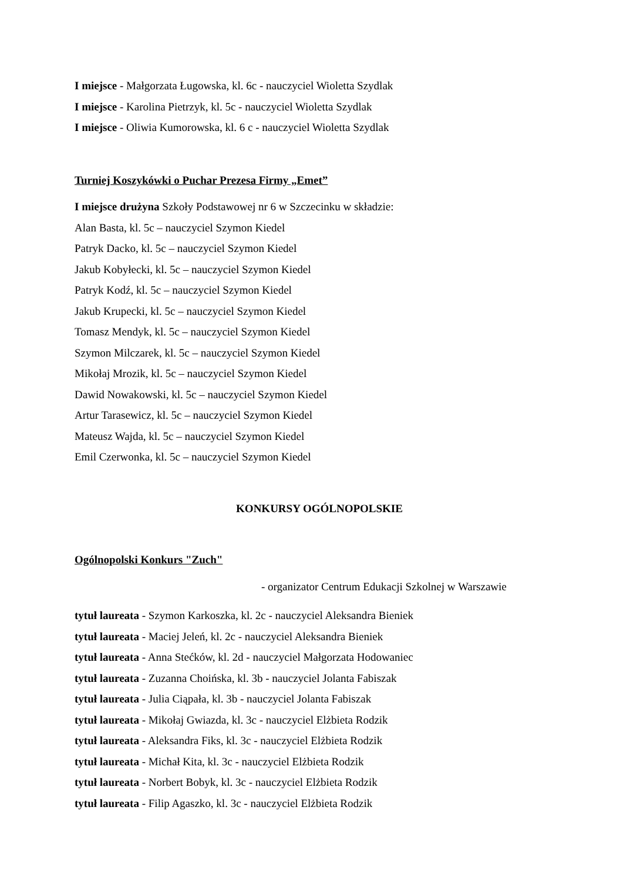I miejsce - Małgorzata Ługowska, kl. 6c - nauczyciel Wioletta Szydlak
I miejsce - Karolina Pietrzyk, kl. 5c - nauczyciel Wioletta Szydlak
I miejsce - Oliwia Kumorowska, kl. 6 c - nauczyciel Wioletta Szydlak
Turniej Koszykówki o Puchar Prezesa Firmy „Emet”
I miejsce drużyna Szkoły Podstawowej nr 6 w Szczecinku w składzie:
Alan Basta, kl. 5c – nauczyciel Szymon Kiedel
Patryk Dacko, kl. 5c – nauczyciel Szymon Kiedel
Jakub Kobyłecki, kl. 5c – nauczyciel Szymon Kiedel
Patryk Kodź, kl. 5c – nauczyciel Szymon Kiedel
Jakub Krupecki, kl. 5c – nauczyciel Szymon Kiedel
Tomasz Mendyk, kl. 5c – nauczyciel Szymon Kiedel
Szymon Milczarek, kl. 5c – nauczyciel Szymon Kiedel
Mikołaj Mrozik, kl. 5c – nauczyciel Szymon Kiedel
Dawid Nowakowski, kl. 5c – nauczyciel Szymon Kiedel
Artur Tarasewicz, kl. 5c – nauczyciel Szymon Kiedel
Mateusz Wajda, kl. 5c – nauczyciel Szymon Kiedel
Emil Czerwonka, kl. 5c – nauczyciel Szymon Kiedel
KONKURSY OGÓLNOPOLSKIE
Ogólnopolski Konkurs "Zuch"
- organizator Centrum Edukacji Szkolnej w Warszawie
tytuł laureata - Szymon Karkoszka, kl. 2c - nauczyciel Aleksandra Bieniek
tytuł laureata - Maciej Jeleń, kl. 2c - nauczyciel Aleksandra Bieniek
tytuł laureata - Anna Stećków, kl. 2d - nauczyciel Małgorzata Hodowaniec
tytuł laureata - Zuzanna Choińska, kl. 3b - nauczyciel Jolanta Fabiszak
tytuł laureata - Julia Ciąpała, kl. 3b - nauczyciel Jolanta Fabiszak
tytuł laureata - Mikołaj Gwiazda, kl. 3c - nauczyciel Elżbieta Rodzik
tytuł laureata - Aleksandra Fiks, kl. 3c - nauczyciel Elżbieta Rodzik
tytuł laureata - Michał Kita, kl. 3c - nauczyciel Elżbieta Rodzik
tytuł laureata - Norbert Bobyk, kl. 3c - nauczyciel Elżbieta Rodzik
tytuł laureata - Filip Agaszko, kl. 3c - nauczyciel Elżbieta Rodzik